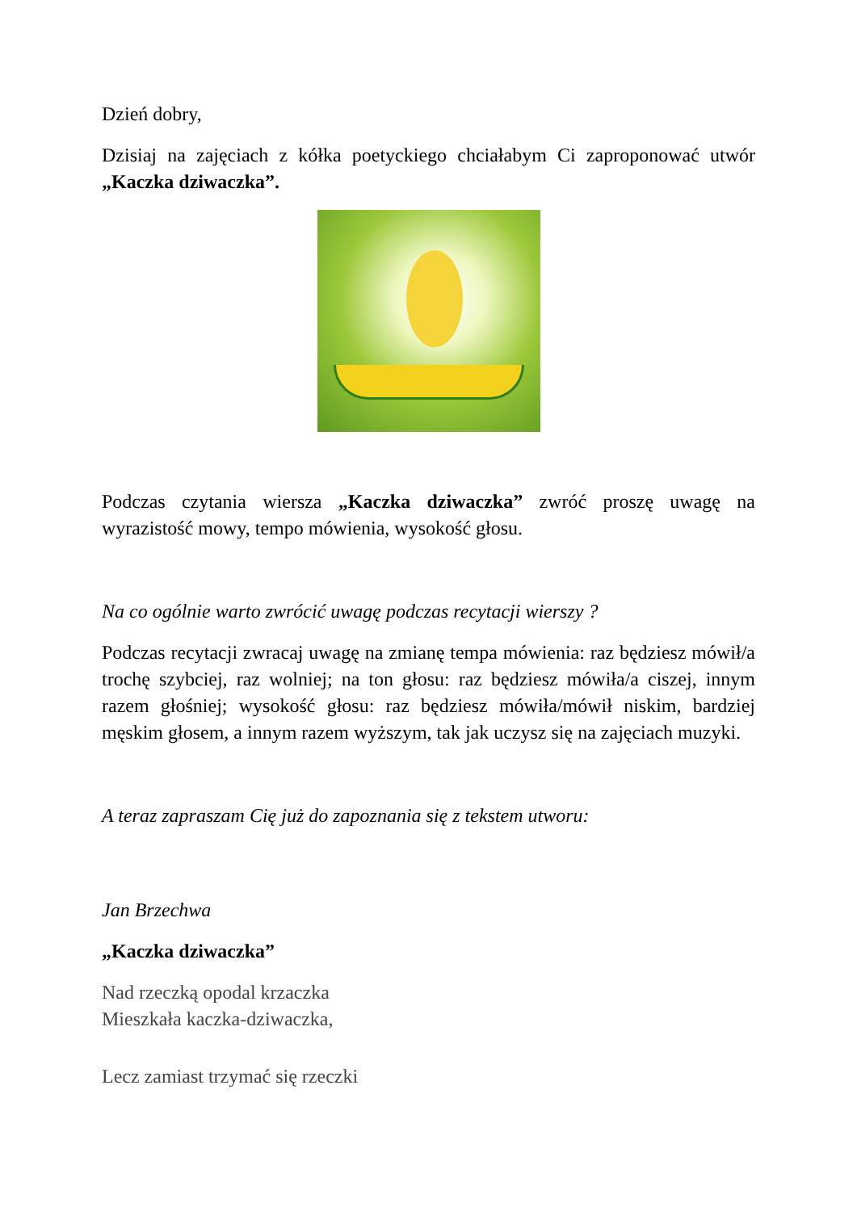Dzień dobry,
Dzisiaj na zajęciach z kółka poetyckiego chciałabym Ci zaproponować utwór „Kaczka dziwaczka”.
Podczas czytania wiersza „Kaczka dziwaczka” zwróć proszę uwagę na wyrazistość mowy, tempo mówienia, wysokość głosu.
Na co ogólnie warto zwrócić uwagę podczas recytacji wierszy ?
Podczas recytacji zwracaj uwagę na zmianę tempa mówienia: raz będziesz mówił/a trochę szybciej, raz wolniej; na ton głosu: raz będziesz mówiła/a ciszej, innym razem głośniej; wysokość głosu: raz będziesz mówiła/mówił niskim, bardziej męskim głosem, a innym razem wyższym, tak jak uczysz się na zajęciach muzyki.
A teraz zapraszam Cię już do zapoznania się z tekstem utworu:
Jan Brzechwa
„Kaczka dziwaczka”
Nad rzeczką opodal krzaczka
Mieszkała kaczka-dziwaczka,
Lecz zamiast trzymać się rzeczki